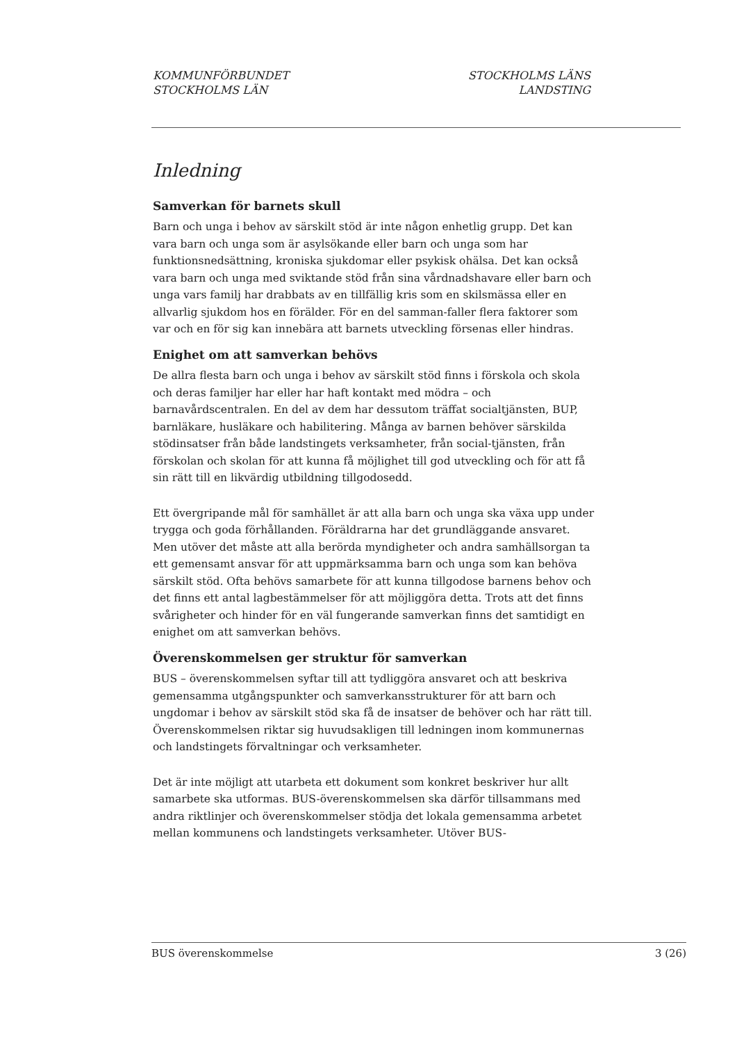KOMMUNFÖRBUNDET
STOCKHOLMS LÄN
STOCKHOLMS LÄNS
LANDSTING
Inledning
Samverkan för barnets skull
Barn och unga i behov av särskilt stöd är inte någon enhetlig grupp. Det kan vara barn och unga som är asylsökande eller barn och unga som har funktionsnedsättning, kroniska sjukdomar eller psykisk ohälsa. Det kan också vara barn och unga med sviktande stöd från sina vårdnadshavare eller barn och unga vars familj har drabbats av en tillfällig kris som en skilsmässa eller en allvarlig sjukdom hos en förälder. För en del samman-faller flera faktorer som var och en för sig kan innebära att barnets utveckling försenas eller hindras.
Enighet om att samverkan behövs
De allra flesta barn och unga i behov av särskilt stöd finns i förskola och skola och deras familjer har eller har haft kontakt med mödra – och barnavårdscentralen. En del av dem har dessutom träffat socialtjänsten, BUP, barnläkare, husläkare och habilitering. Många av barnen behöver särskilda stödinsatser från både landstingets verksamheter, från social-tjänsten, från förskolan och skolan för att kunna få möjlighet till god utveckling och för att få sin rätt till en likvärdig utbildning tillgodosedd.
Ett övergripande mål för samhället är att alla barn och unga ska växa upp under trygga och goda förhållanden. Föräldrarna har det grundläggande ansvaret. Men utöver det måste att alla berörda myndigheter och andra samhällsorgan ta ett gemensamt ansvar för att uppmärksamma barn och unga som kan behöva särskilt stöd. Ofta behövs samarbete för att kunna tillgodose barnens behov och det finns ett antal lagbestämmelser för att möjliggöra detta. Trots att det finns svårigheter och hinder för en väl fungerande samverkan finns det samtidigt en enighet om att samverkan behövs.
Överenskommelsen ger struktur för samverkan
BUS – överenskommelsen syftar till att tydliggöra ansvaret och att beskriva gemensamma utgångspunkter och samverkansstrukturer för att barn och ungdomar i behov av särskilt stöd ska få de insatser de behöver och har rätt till. Överenskommelsen riktar sig huvudsakligen till ledningen inom kommunernas och landstingets förvaltningar och verksamheter.
Det är inte möjligt att utarbeta ett dokument som konkret beskriver hur allt samarbete ska utformas. BUS-överenskommelsen ska därför tillsammans med andra riktlinjer och överenskommelser stödja det lokala gemensamma arbetet mellan kommunens och landstingets verksamheter. Utöver BUS-
BUS överenskommelse 3 (26)